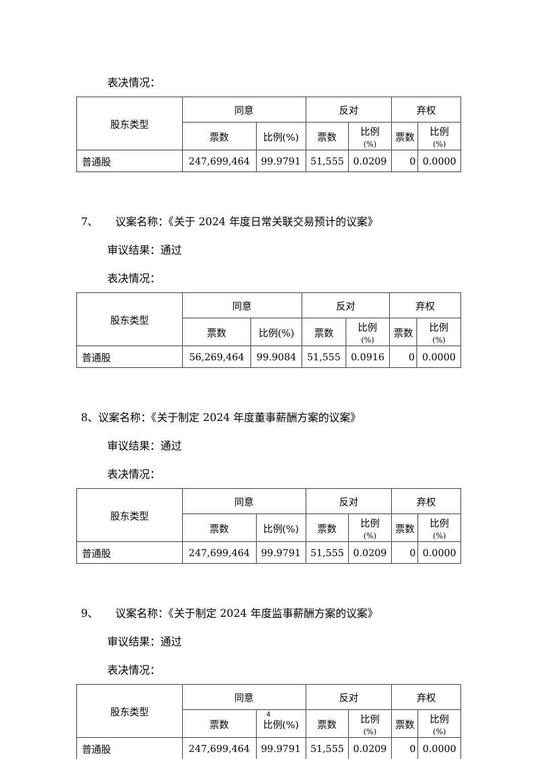表决情况：
| 股东类型 | 同意 | | 反对 | | 弃权 | |
| | 票数 | 比例(%) | 票数 | 比例 (%) | 票数 | 比例 (%) |
| 普通股 | 247,699,464 | 99.9791 | 51,555 | 0.0209 | 0 | 0.0000 |
7、 议案名称：《关于 2024 年度日常关联交易预计的议案》
审议结果：通过
表决情况：
| 股东类型 | 同意 | | 反对 | | 弃权 | |
| | 票数 | 比例(%) | 票数 | 比例 (%) | 票数 | 比例 (%) |
| 普通股 | 56,269,464 | 99.9084 | 51,555 | 0.0916 | 0 | 0.0000 |
8、议案名称：《关于制定 2024 年度董事薪酬方案的议案》
审议结果：通过
表决情况：
| 股东类型 | 同意 | | 反对 | | 弃权 | |
| | 票数 | 比例(%) | 票数 | 比例 (%) | 票数 | 比例 (%) |
| 普通股 | 247,699,464 | 99.9791 | 51,555 | 0.0209 | 0 | 0.0000 |
9、 议案名称：《关于制定 2024 年度监事薪酬方案的议案》
审议结果：通过
表决情况：
| 股东类型 | 同意 | | 反对 | | 弃权 | |
| | 票数 | 比例(%) | 票数 | 比例 (%) | 票数 | 比例 (%) |
| 普通股 | 247,699,464 | 99.9791 | 51,555 | 0.0209 | 0 | 0.0000 |
4